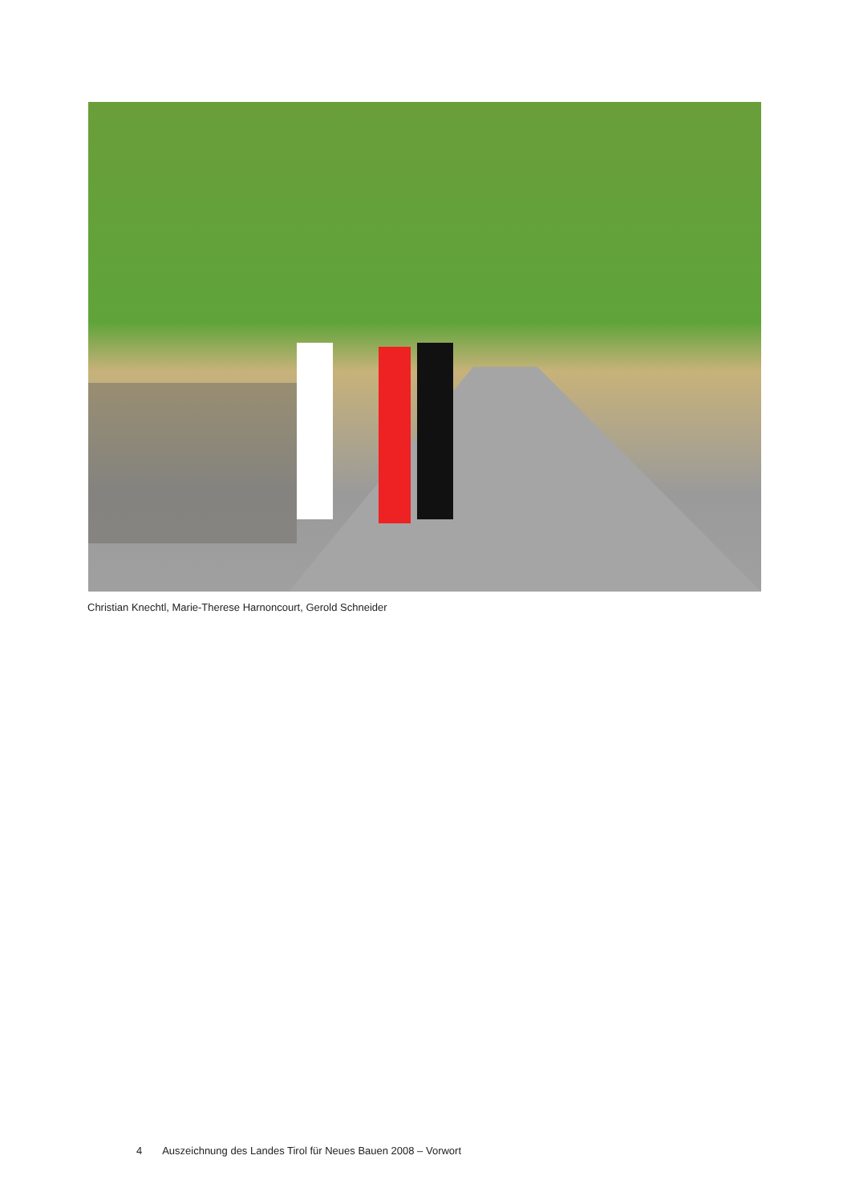Christian Knechtl, Marie-Therese Harnoncourt, Gerold Schneider
4 Auszeichnung des Landes Tirol für Neues Bauen 2008 – Vorwort